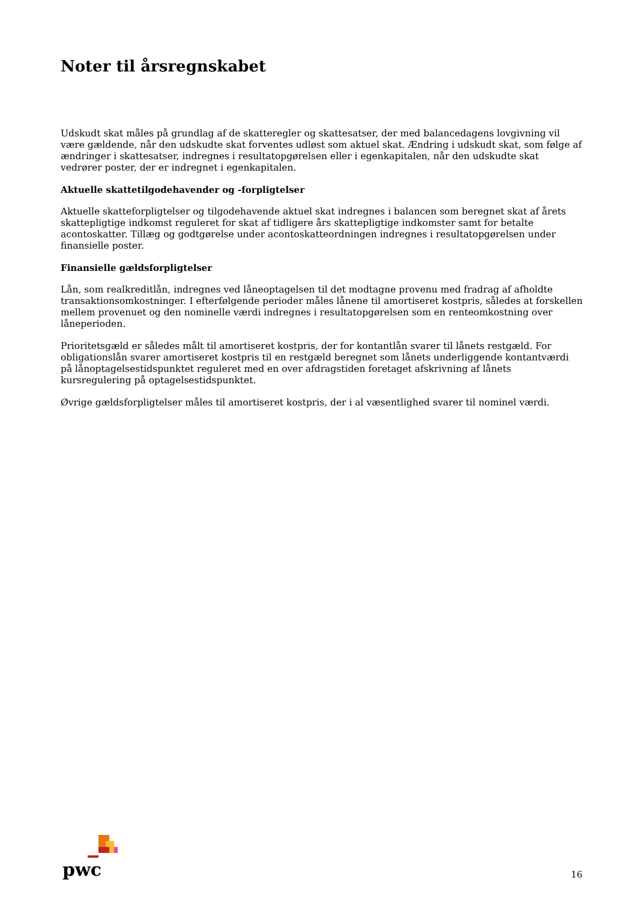Noter til årsregnskabet
Udskudt skat måles på grundlag af de skatteregler og skattesatser, der med balancedagens lovgivning vil være gældende, når den udskudte skat forventes udløst som aktuel skat. Ændring i udskudt skat, som følge af ændringer i skattesatser, indregnes i resultatopgørelsen eller i egenkapitalen, når den udskudte skat vedrører poster, der er indregnet i egenkapitalen.
Aktuelle skattetilgodehavender og -forpligtelser
Aktuelle skatteforpligtelser og tilgodehavende aktuel skat indregnes i balancen som beregnet skat af årets skattepligtige indkomst reguleret for skat af tidligere års skattepligtige indkomster samt for betalte acontoskatter. Tillæg og godtgørelse under acontoskatteordningen indregnes i resultatopgørelsen under finansielle poster.
Finansielle gældsforpligtelser
Lån, som realkreditlån, indregnes ved låneoptagelsen til det modtagne provenu med fradrag af afholdte transaktionsomkostninger. I efterfølgende perioder måles lånene til amortiseret kostpris, således at forskellen mellem provenuet og den nominelle værdi indregnes i resultatopgørelsen som en renteomkostning over låneperioden.
Prioritetsgæld er således målt til amortiseret kostpris, der for kontantlån svarer til lånets restgæld. For obligationslån svarer amortiseret kostpris til en restgæld beregnet som lånets underliggende kontantværdi på lånoptagelsestidspunktet reguleret med en over afdragstiden foretaget afskrivning af lånets kursregulering på optagelsestidspunktet.
Øvrige gældsforpligtelser måles til amortiseret kostpris, der i al væsentlighed svarer til nominel værdi.
pwc
16